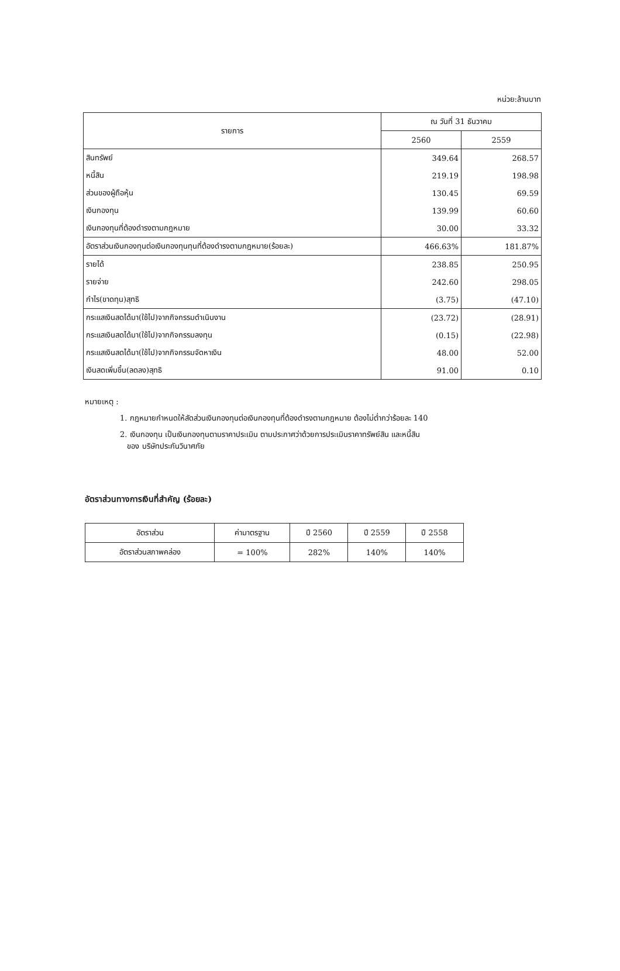หน่วย:ล้านบาท
| รายการ | ณ วันที่ 31 ธันวาคม | |
| --- | --- | --- |
| | 2560 | 2559 |
| สินทรัพย์ | 349.64 | 268.57 |
| หนี้สิน | 219.19 | 198.98 |
| ส่วนของผู้ถือหุ้น | 130.45 | 69.59 |
| เงินกองทุน | 139.99 | 60.60 |
| เงินกองทุนที่ต้องดำรงตามกฎหมาย | 30.00 | 33.32 |
| อัตราส่วนเงินกองทุนต่อเงินกองทุนทุนที่ต้องดำรงตามกฎหมาย(ร้อยละ) | 466.63% | 181.87% |
| รายได้ | 238.85 | 250.95 |
| รายจ่าย | 242.60 | 298.05 |
| กำไร(ขาดทุน)สุทธิ | (3.75) | (47.10) |
| กระแสเงินสดได้มา(ใช้ไป)จากกิจกรรมดำเนินงาน | (23.72) | (28.91) |
| กระแสเงินสดได้มา(ใช้ไป)จากกิจกรรมลงทุน | (0.15) | (22.98) |
| กระแสเงินสดได้มา(ใช้ไป)จากกิจกรรมจัดหาเงิน | 48.00 | 52.00 |
| เงินสดเพิ่มขึ้น(ลดลง)สุทธิ | 91.00 | 0.10 |
หมายเหตุ :
1. กฎหมายกำหนดให้สัดส่วนเงินกองทุนต่อเงินกองทุนที่ต้องดำรงตามกฎหมาย ต้องไม่ต่ำกว่าร้อยละ 140
2. เงินกองทุน เป็นเงินกองทุนตามราคาประเมิน ตามประกาศว่าด้วยการประเมินราคาทรัพย์สิน และหนี้สิน
ของ บริษัทประกันวินาศภัย
อัตราส่วนทางการเงินที่สำคัญ (ร้อยละ)
| อัตราส่วน | ค่ามาตรฐาน | ปี 2560 | ปี 2559 | ปี 2558 |
| อัตราส่วนสภาพคล่อง | = 100% | 282% | 140% | 140% |